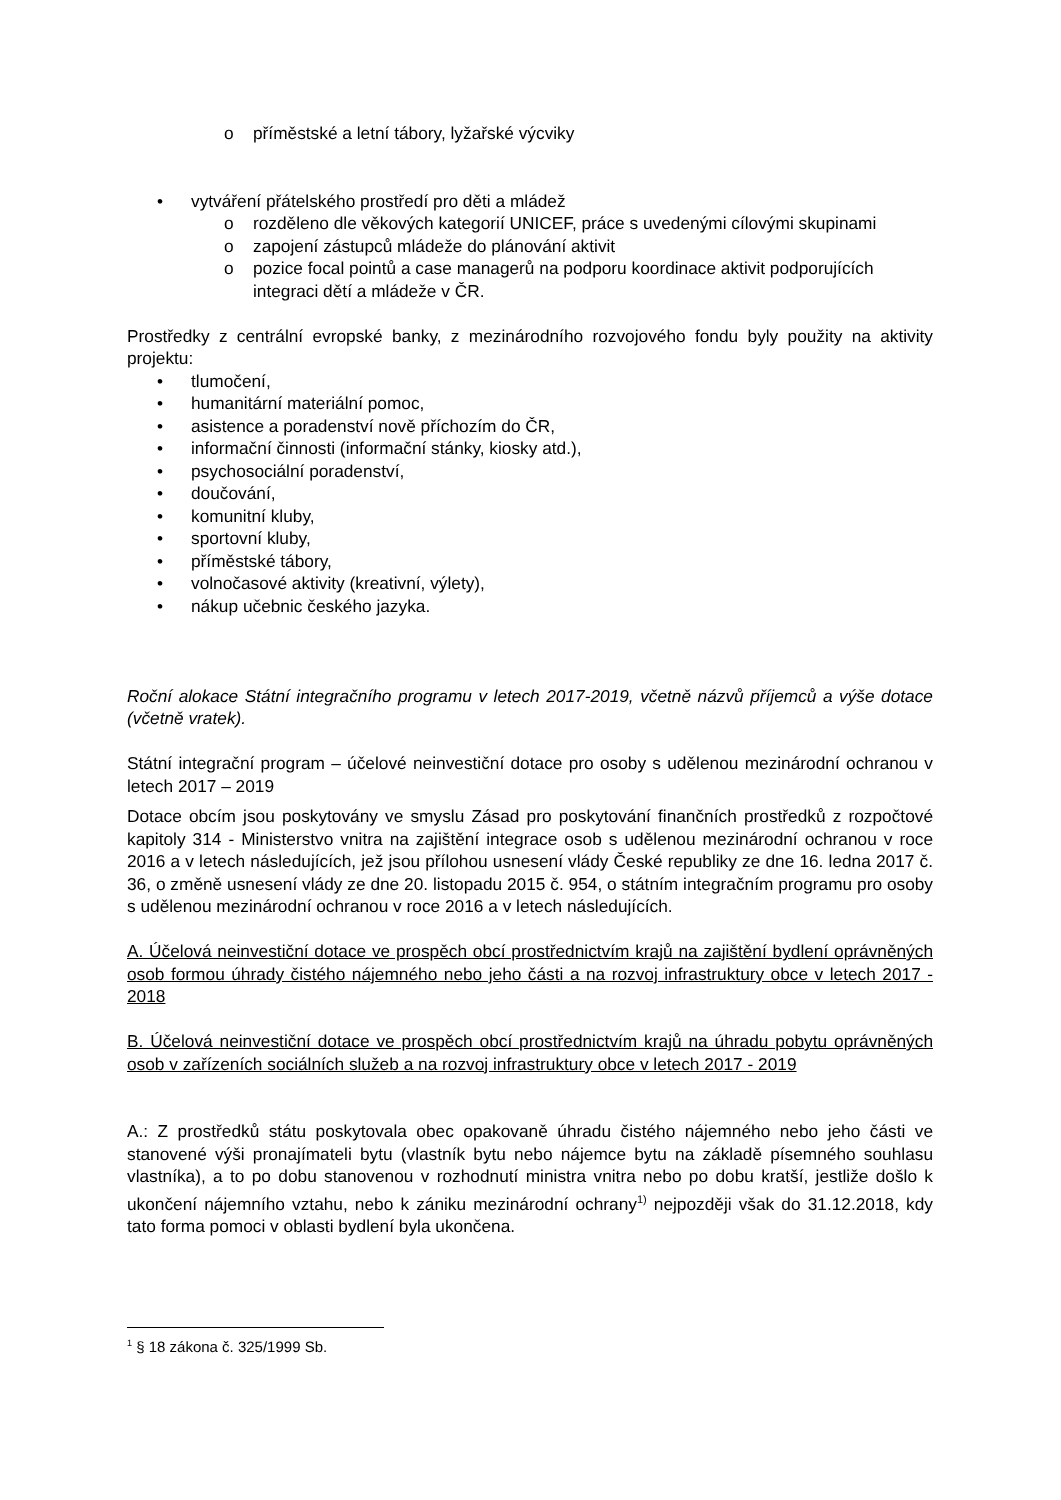o příměstské a letní tábory, lyžařské výcviky
• vytváření přátelského prostředí pro děti a mládež
o rozděleno dle věkových kategorií UNICEF, práce s uvedenými cílovými skupinami
o zapojení zástupců mládeže do plánování aktivit
o pozice focal pointů a case managerů na podporu koordinace aktivit podporujících integraci dětí a mládeže v ČR.
Prostředky z centrální evropské banky, z mezinárodního rozvojového fondu byly použity na aktivity projektu:
• tlumočení,
• humanitární materiální pomoc,
• asistence a poradenství nově příchozím do ČR,
• informační činnosti (informační stánky, kiosky atd.),
• psychosociální poradenství,
• doučování,
• komunitní kluby,
• sportovní kluby,
• příměstské tábory,
• volnočasové aktivity (kreativní, výlety),
• nákup učebnic českého jazyka.
Roční alokace Státní integračního programu v letech 2017-2019, včetně názvů příjemců a výše dotace (včetně vratek).
Státní integrační program – účelové neinvestiční dotace pro osoby s udělenou mezinárodní ochranou v letech 2017 – 2019
Dotace obcím jsou poskytovány ve smyslu Zásad pro poskytování finančních prostředků z rozpočtové kapitoly 314 - Ministerstvo vnitra na zajištění integrace osob s udělenou mezinárodní ochranou v roce 2016 a v letech následujících, jež jsou přílohou usnesení vlády České republiky ze dne 16. ledna 2017 č. 36, o změně usnesení vlády ze dne 20. listopadu 2015 č. 954, o státním integračním programu pro osoby s udělenou mezinárodní ochranou v roce 2016 a v letech následujících.
A. Účelová neinvestiční dotace ve prospěch obcí prostřednictvím krajů na zajištění bydlení oprávněných osob formou úhrady čistého nájemného nebo jeho části a na rozvoj infrastruktury obce v letech 2017 - 2018
B. Účelová neinvestiční dotace ve prospěch obcí prostřednictvím krajů na úhradu pobytu oprávněných osob v zařízeních sociálních služeb a na rozvoj infrastruktury obce v letech 2017 - 2019
A.: Z prostředků státu poskytovala obec opakovaně úhradu čistého nájemného nebo jeho části ve stanovené výši pronajímateli bytu (vlastník bytu nebo nájemce bytu na základě písemného souhlasu vlastníka), a to po dobu stanovenou v rozhodnutí ministra vnitra nebo po dobu kratší, jestliže došlo k ukončení nájemního vztahu, nebo k zániku mezinárodní ochrany<sup>1)</sup> nejpozději však do 31.12.2018, kdy tato forma pomoci v oblasti bydlení byla ukončena.
<sup>1</sup> § 18 zákona č. 325/1999 Sb.